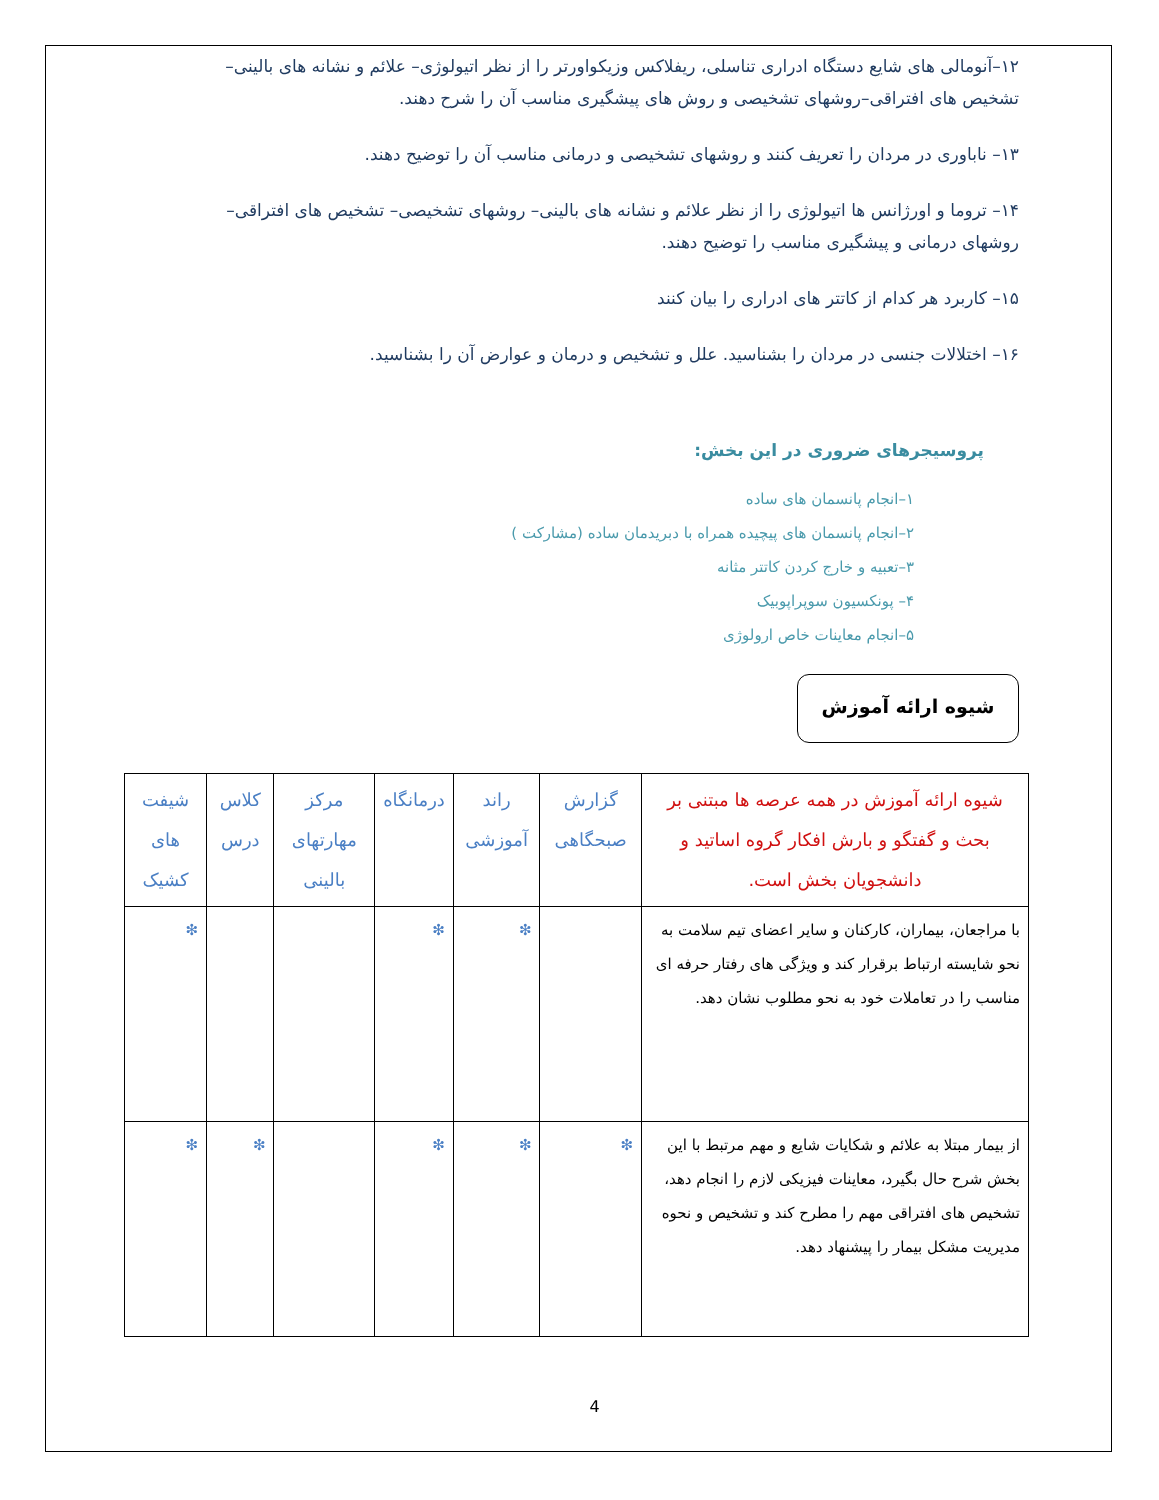۱۲–آنومالی های شایع دستگاه ادراری تناسلی، ریفلاکس وزیکواورتر را از نظر اتیولوژی– علائم و نشانه های بالینی– تشخیص های افتراقی–روشهای تشخیصی و روش های پیشگیری مناسب آن را شرح دهند.
۱۳– ناباوری در مردان را تعریف کنند و روشهای تشخیصی و درمانی مناسب آن را توضیح دهند.
۱۴– تروما و اورژانس ها اتیولوژی را از نظر علائم و نشانه های بالینی– روشهای تشخیصی– تشخیص های افتراقی– روشهای درمانی و پیشگیری مناسب را توضیح دهند.
۱۵– کاربرد هر کدام از کاتتر های ادراری را بیان کنند
۱۶– اختلالات جنسی در مردان را بشناسید. علل و تشخیص و درمان و عوارض آن را بشناسید.
پروسیجرهای ضروری در این بخش:
۱–انجام پانسمان های ساده
۲–انجام پانسمان های پیچیده همراه با دبریدمان ساده (مشارکت )
۳–تعبیه و خارج کردن کاتتر مثانه
۴– پونکسیون سوپراپوبیک
۵–انجام معاینات خاص ارولوژی
شیوه ارائه آموزش
| شیوه ارائه آموزش در همه عرصه ها مبتنی بر بحث و گفتگو و بارش افکار گروه اساتید و دانشجویان بخش است. | گزارش صبحگاهی | راند آموزشی | درمانگاه | مرکز مهارتهای بالینی | کلاس درس | شیفت های کشیک |
| --- | --- | --- | --- | --- | --- | --- |
| با مراجعان، بیماران، کارکنان و سایر اعضای تیم سلامت به نحو شایسته ارتباط برقرار کند و ویژگی های رفتار حرفه ای مناسب را در تعاملات خود به نحو مطلوب نشان دهد. | | ❇ | ❇ | | | ❇ |
| از بیمار مبتلا به علائم و شکایات شایع و مهم مرتبط با این بخش شرح حال بگیرد، معاینات فیزیکی لازم را انجام دهد، تشخیص های افتراقی مهم را مطرح کند و تشخیص و نحوه مدیریت مشکل بیمار را پیشنهاد دهد. | ❇ | ❇ | ❇ | | ❇ | ❇ |
4